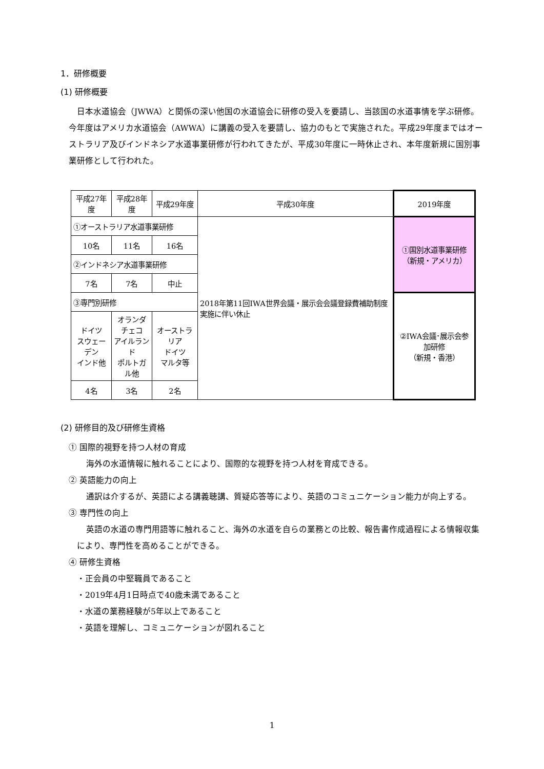1．研修概要
(1) 研修概要
日本水道協会（JWWA）と関係の深い他国の水道協会に研修の受入を要請し、当該国の水道事情を学ぶ研修。今年度はアメリカ水道協会（AWWA）に講義の受入を要請し、協力のもとで実施された。平成29年度まではオーストラリア及びインドネシア水道事業研修が行われてきたが、平成30年度に一時休止され、本年度新規に国別事業研修として行われた。
| 平成27年度 | 平成28年度 | 平成29年度 | 平成30年度 | 2019年度 |
| ①オーストラリア水道事業研修 | | | 2018年第11回IWA世界会議・展示会会議登録費補助制度実施に伴い休止 | ①国別水道事業研修 （新規・アメリカ） |
| 10名 | 11名 | 16名 | | |
| ②インドネシア水道事業研修 | | | | |
| 7名 | 7名 | 中止 | | |
| ③専門別研修 | | | | ②IWA会議･展示会参加研修 （新規・香港） |
| ドイツ スウェーデン インド他 | オランダ チェコ アイルランド ポルトガル他 | オーストラリア ドイツ マルタ等 | | |
| 4名 | 3名 | 2名 | | |
(2) 研修目的及び研修生資格
① 国際的視野を持つ人材の育成
海外の水道情報に触れることにより、国際的な視野を持つ人材を育成できる。
② 英語能力の向上
通訳は介するが、英語による講義聴講、質疑応答等により、英語のコミュニケーション能力が向上する。
③ 専門性の向上
英語の水道の専門用語等に触れること、海外の水道を自らの業務との比較、報告書作成過程による情報収集により、専門性を高めることができる。
④ 研修生資格
・正会員の中堅職員であること
・2019年4月1日時点で40歳未満であること
・水道の業務経験が5年以上であること
・英語を理解し、コミュニケーションが図れること
1